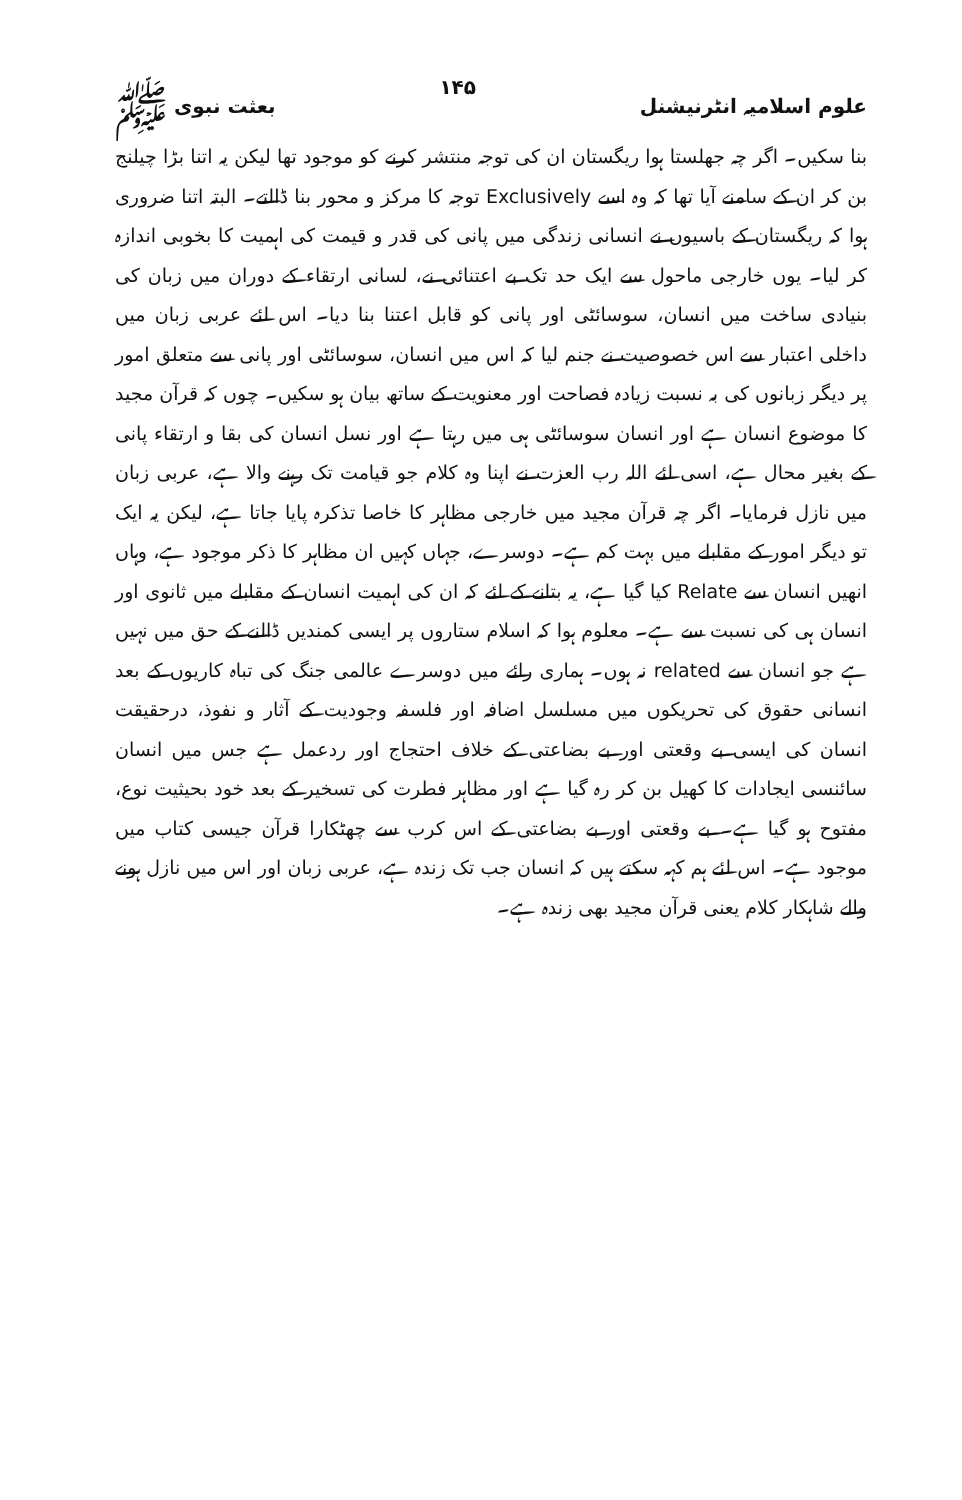علوم اسلامیہ انٹرنیشنل ۱۴۵ بعثت نبوی ﷺ
بنا سکیں۔ اگر چہ جھلستا ہوا ریگستان ان کی توجہ منتشر کرنے کو موجود تھا لیکن یہ اتنا بڑا چیلنج بن کر ان کے سامنے آیا تھا کہ وہ اسے Exclusively توجہ کا مرکز و محور بنا ڈالتے۔ البتہ اتنا ضروری ہوا کہ ریگستان کے باسیوں نے انسانی زندگی میں پانی کی قدر و قیمت کی اہمیت کا بخوبی اندازہ کر لیا۔ یوں خارجی ماحول سے ایک حد تک بے اعتنائی نے، لسانی ارتقاء کے دوران میں زبان کی بنیادی ساخت میں انسان، سوسائٹی اور پانی کو قابل اعتنا بنا دیا۔ اس لئے عربی زبان میں داخلی اعتبار سے اس خصوصیت نے جنم لیا کہ اس میں انسان، سوسائٹی اور پانی سے متعلق امور پر دیگر زبانوں کی بہ نسبت زیادہ فصاحت اور معنویت کے ساتھ بیان ہو سکیں۔ چوں کہ قرآن مجید کا موضوع انسان ہے اور انسان سوسائٹی ہی میں رہتا ہے اور نسل انسان کی بقا و ارتقاء پانی کے بغیر محال ہے، اسی لئے اللہ رب العزت نے اپنا وہ کلام جو قیامت تک رہنے والا ہے، عربی زبان میں نازل فرمایا۔ اگر چہ قرآن مجید میں خارجی مظاہر کا خاصا تذکرہ پایا جاتا ہے، لیکن یہ ایک تو دیگر امور کے مقابلے میں بہت کم ہے۔ دوسرے، جہاں کہیں ان مظاہر کا ذکر موجود ہے، وہاں انھیں انسان سے Relate کیا گیا ہے، یہ بتانے کے لئے کہ ان کی اہمیت انسان کے مقابلے میں ثانوی اور انسان ہی کی نسبت سے ہے۔ معلوم ہوا کہ اسلام ستاروں پر ایسی کمندیں ڈالنے کے حق میں نہیں ہے جو انسان سے related نہ ہوں۔ ہماری رائے میں دوسرے عالمی جنگ کی تباہ کاریوں کے بعد انسانی حقوق کی تحریکوں میں مسلسل اضافہ اور فلسفہ وجودیت کے آثار و نفوذ، درحقیقت انسان کی ایسی بے وقعتی اور بے بضاعتی کے خلاف احتجاج اور ردعمل ہے جس میں انسان سائنسی ایجادات کا کھیل بن کر رہ گیا ہے اور مظاہر فطرت کی تسخیر کے بعد خود بحیثیت نوع، مفتوح ہو گیا ہے۔ بے وقعتی اور بے بضاعتی کے اس کرب سے چھٹکارا قرآن جیسی کتاب میں موجود ہے۔ اس لئے ہم کہہ سکتے ہیں کہ انسان جب تک زندہ ہے، عربی زبان اور اس میں نازل ہونے والے شاہکار کلام یعنی قرآن مجید بھی زندہ ہے۔